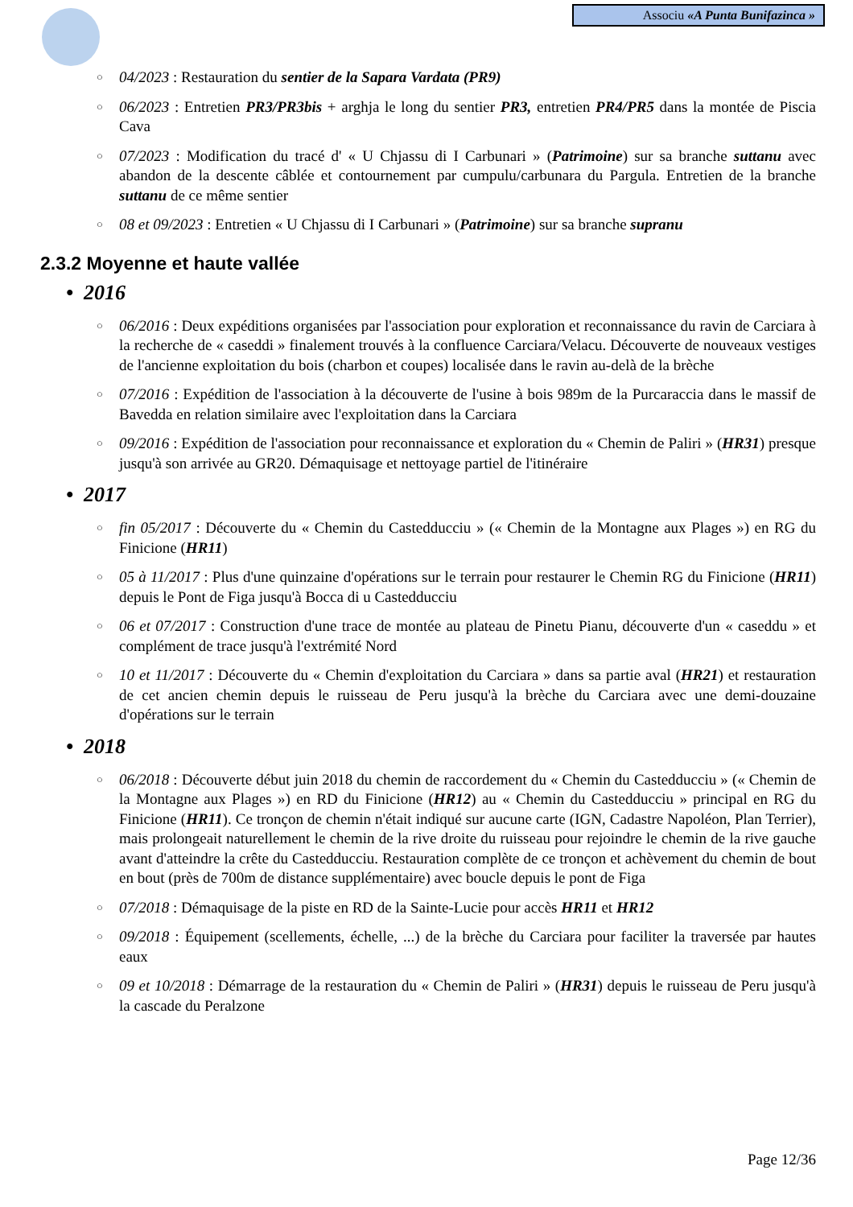Associu «A Punta Bunifazinca »
○ 04/2023 : Restauration du sentier de la Sapara Vardata (PR9)
○ 06/2023 : Entretien PR3/PR3bis + arghja le long du sentier PR3, entretien PR4/PR5 dans la montée de Piscia Cava
○ 07/2023 : Modification du tracé d' « U Chjassu di I Carbunari » (Patrimoine) sur sa branche suttanu avec abandon de la descente câblée et contournement par cumpulu/carbunara du Pargula. Entretien de la branche suttanu de ce même sentier
○ 08 et 09/2023 : Entretien « U Chjassu di I Carbunari » (Patrimoine) sur sa branche supranu
2.3.2 Moyenne et haute vallée
• 2016
○ 06/2016 : Deux expéditions organisées par l'association pour exploration et reconnaissance du ravin de Carciara à la recherche de « caseddi » finalement trouvés à la confluence Carciara/Velacu. Découverte de nouveaux vestiges de l'ancienne exploitation du bois (charbon et coupes) localisée dans le ravin au-delà de la brèche
○ 07/2016 : Expédition de l'association à la découverte de l'usine à bois 989m de la Purcaraccia dans le massif de Bavedda en relation similaire avec l'exploitation dans la Carciara
○ 09/2016 : Expédition de l'association pour reconnaissance et exploration du « Chemin de Paliri » (HR31) presque jusqu'à son arrivée au GR20. Démaquisage et nettoyage partiel de l'itinéraire
• 2017
○ fin 05/2017 : Découverte du « Chemin du Castedducciu » (« Chemin de la Montagne aux Plages ») en RG du Finicione (HR11)
○ 05 à 11/2017 : Plus d'une quinzaine d'opérations sur le terrain pour restaurer le Chemin RG du Finicione (HR11) depuis le Pont de Figa jusqu'à Bocca di u Castedducciu
○ 06 et 07/2017 : Construction d'une trace de montée au plateau de Pinetu Pianu, découverte d'un « caseddu » et complément de trace jusqu'à l'extrémité Nord
○ 10 et 11/2017 : Découverte du « Chemin d'exploitation du Carciara » dans sa partie aval (HR21) et restauration de cet ancien chemin depuis le ruisseau de Peru jusqu'à la brèche du Carciara avec une demi-douzaine d'opérations sur le terrain
• 2018
○ 06/2018 : Découverte début juin 2018 du chemin de raccordement du « Chemin du Castedducciu » (« Chemin de la Montagne aux Plages ») en RD du Finicione (HR12) au « Chemin du Castedducciu » principal en RG du Finicione (HR11). Ce tronçon de chemin n'était indiqué sur aucune carte (IGN, Cadastre Napoléon, Plan Terrier), mais prolongeait naturellement le chemin de la rive droite du ruisseau pour rejoindre le chemin de la rive gauche avant d'atteindre la crête du Castedducciu. Restauration complète de ce tronçon et achèvement du chemin de bout en bout (près de 700m de distance supplémentaire) avec boucle depuis le pont de Figa
○ 07/2018 : Démaquisage de la piste en RD de la Sainte-Lucie pour accès HR11 et HR12
○ 09/2018 : Équipement (scellements, échelle, ...) de la brèche du Carciara pour faciliter la traversée par hautes eaux
○ 09 et 10/2018 : Démarrage de la restauration du « Chemin de Paliri » (HR31) depuis le ruisseau de Peru jusqu'à la cascade du Peralzone
Page 12/36